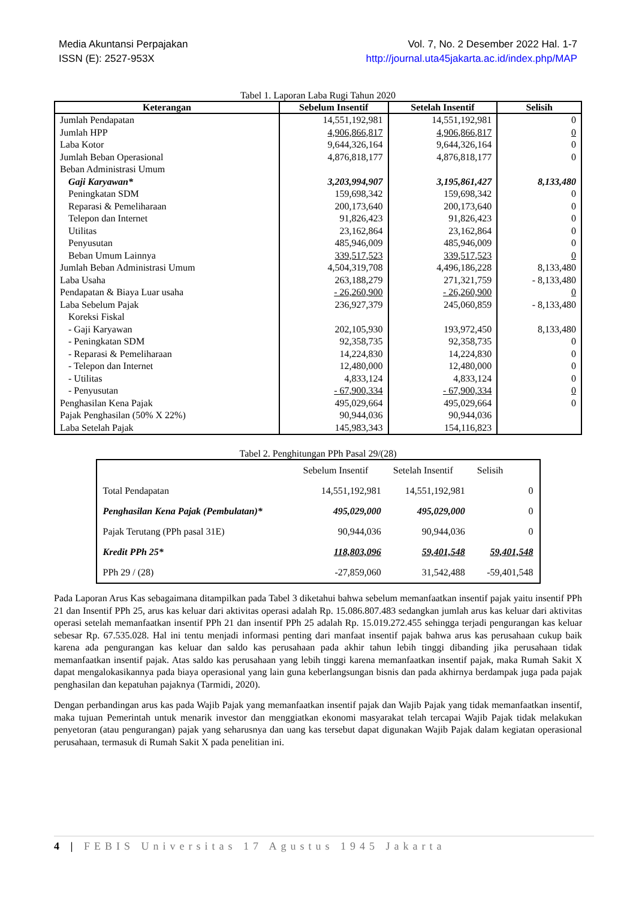Media Akuntansi Perpajakan
ISSN (E): 2527-953X
Vol. 7, No. 2 Desember 2022 Hal. 1-7
http://journal.uta45jakarta.ac.id/index.php/MAP
Tabel 1. Laporan Laba Rugi Tahun 2020
| Keterangan | Sebelum Insentif | Setelah Insentif | Selisih |
| --- | --- | --- | --- |
| Jumlah Pendapatan | 14,551,192,981 | 14,551,192,981 | 0 |
| Jumlah HPP | 4,906,866,817 | 4,906,866,817 | 0 |
| Laba Kotor | 9,644,326,164 | 9,644,326,164 | 0 |
| Jumlah Beban Operasional | 4,876,818,177 | 4,876,818,177 | 0 |
| Beban Administrasi Umum | | | |
| Gaji Karyawan* | 3,203,994,907 | 3,195,861,427 | 8,133,480 |
| Peningkatan SDM | 159,698,342 | 159,698,342 | 0 |
| Reparasi & Pemeliharaan | 200,173,640 | 200,173,640 | 0 |
| Telepon dan Internet | 91,826,423 | 91,826,423 | 0 |
| Utilitas | 23,162,864 | 23,162,864 | 0 |
| Penyusutan | 485,946,009 | 485,946,009 | 0 |
| Beban Umum Lainnya | 339,517,523 | 339,517,523 | 0 |
| Jumlah Beban Administrasi Umum | 4,504,319,708 | 4,496,186,228 | 8,133,480 |
| Laba Usaha | 263,188,279 | 271,321,759 | - 8,133,480 |
| Pendapatan & Biaya Luar usaha | - 26,260,900 | - 26,260,900 | 0 |
| Laba Sebelum Pajak | 236,927,379 | 245,060,859 | - 8,133,480 |
| Koreksi Fiskal | | | |
| - Gaji Karyawan | 202,105,930 | 193,972,450 | 8,133,480 |
| - Peningkatan SDM | 92,358,735 | 92,358,735 | 0 |
| - Reparasi & Pemeliharaan | 14,224,830 | 14,224,830 | 0 |
| - Telepon dan Internet | 12,480,000 | 12,480,000 | 0 |
| - Utilitas | 4,833,124 | 4,833,124 | 0 |
| - Penyusutan | - 67,900,334 | - 67,900,334 | 0 |
| Penghasilan Kena Pajak | 495,029,664 | 495,029,664 | 0 |
| Pajak Penghasilan (50% X 22%) | 90,944,036 | 90,944,036 | |
| Laba Setelah Pajak | 145,983,343 | 154,116,823 | |
Tabel 2. Penghitungan PPh Pasal 29/(28)
| | Sebelum Insentif | Setelah Insentif | Selisih |
| Total Pendapatan | 14,551,192,981 | 14,551,192,981 | 0 |
| Penghasilan Kena Pajak (Pembulatan)* | 495,029,000 | 495,029,000 | 0 |
| Pajak Terutang (PPh pasal 31E) | 90,944,036 | 90,944,036 | 0 |
| Kredit PPh 25* | 118,803,096 | 59,401,548 | 59,401,548 |
| PPh 29 / (28) | -27,859,060 | 31,542,488 | -59,401,548 |
Pada Laporan Arus Kas sebagaimana ditampilkan pada Tabel 3 diketahui bahwa sebelum memanfaatkan insentif pajak yaitu insentif PPh 21 dan Insentif PPh 25, arus kas keluar dari aktivitas operasi adalah Rp. 15.086.807.483 sedangkan jumlah arus kas keluar dari aktivitas operasi setelah memanfaatkan insentif PPh 21 dan insentif PPh 25 adalah Rp. 15.019.272.455 sehingga terjadi pengurangan kas keluar sebesar Rp. 67.535.028. Hal ini tentu menjadi informasi penting dari manfaat insentif pajak bahwa arus kas perusahaan cukup baik karena ada pengurangan kas keluar dan saldo kas perusahaan pada akhir tahun lebih tinggi dibanding jika perusahaan tidak memanfaatkan insentif pajak. Atas saldo kas perusahaan yang lebih tinggi karena memanfaatkan insentif pajak, maka Rumah Sakit X dapat mengalokasikannya pada biaya operasional yang lain guna keberlangsungan bisnis dan pada akhirnya berdampak juga pada pajak penghasilan dan kepatuhan pajaknya (Tarmidi, 2020).
Dengan perbandingan arus kas pada Wajib Pajak yang memanfaatkan insentif pajak dan Wajib Pajak yang tidak memanfaatkan insentif, maka tujuan Pemerintah untuk menarik investor dan menggiatkan ekonomi masyarakat telah tercapai Wajib Pajak tidak melakukan penyetoran (atau pengurangan) pajak yang seharusnya dan uang kas tersebut dapat digunakan Wajib Pajak dalam kegiatan operasional perusahaan, termasuk di Rumah Sakit X pada penelitian ini.
4 | FEBIS Universitas 17 Agustus 1945 Jakarta